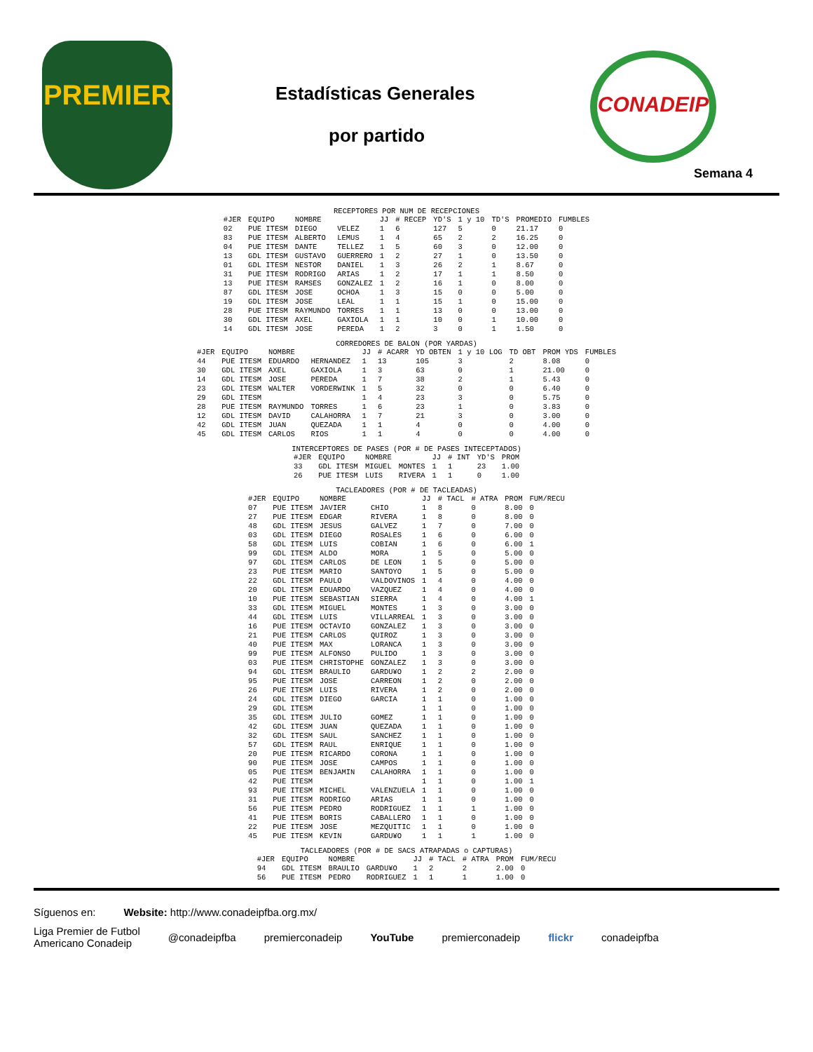PREMIER
Estadísticas Generales
por partido
CONADEIP
Semana 4
RECEPTORES POR NUM DE RECEPCIONES
| #JER | EQUIPO | NOMBRE | | JJ | # RECEP | YD'S | 1 y 10 | TD'S | PROMEDIO | FUMBLES |
| --- | --- | --- | --- | --- | --- | --- | --- | --- | --- | --- |
| 02 | PUE ITESM | DIEGO | VELEZ | 1 | 6 | 127 | 5 | 0 | 21.17 | 0 |
| 83 | PUE ITESM | ALBERTO | LEMUS | 1 | 4 | 65 | 2 | 2 | 16.25 | 0 |
| 04 | PUE ITESM | DANTE | TELLEZ | 1 | 5 | 60 | 3 | 0 | 12.00 | 0 |
| 13 | GDL ITESM | GUSTAVO | GUERRERO | 1 | 2 | 27 | 1 | 0 | 13.50 | 0 |
| 01 | GDL ITESM | NESTOR | DANIEL | 1 | 3 | 26 | 2 | 1 | 8.67 | 0 |
| 31 | PUE ITESM | RODRIGO | ARIAS | 1 | 2 | 17 | 1 | 1 | 8.50 | 0 |
| 13 | PUE ITESM | RAMSES | GONZALEZ | 1 | 2 | 16 | 1 | 0 | 8.00 | 0 |
| 87 | GDL ITESM | JOSE | OCHOA | 1 | 3 | 15 | 0 | 0 | 5.00 | 0 |
| 19 | GDL ITESM | JOSE | LEAL | 1 | 1 | 15 | 1 | 0 | 15.00 | 0 |
| 28 | PUE ITESM | RAYMUNDO | TORRES | 1 | 1 | 13 | 0 | 0 | 13.00 | 0 |
| 30 | GDL ITESM | AXEL | GAXIOLA | 1 | 1 | 10 | 0 | 1 | 10.00 | 0 |
| 14 | GDL ITESM | JOSE | PEREDA | 1 | 2 | 3 | 0 | 1 | 1.50 | 0 |
CORREDORES DE BALON (POR YARDAS)
| #JER | EQUIPO | NOMBRE | | JJ | # ACARR | YD OBTEN | 1 y 10 LOG | TD OBT | PROM YDS | FUMBLES |
| --- | --- | --- | --- | --- | --- | --- | --- | --- | --- | --- |
| 44 | PUE ITESM | EDUARDO | HERNANDEZ | 1 | 13 | 105 | 3 | 2 | 8.08 | 0 |
| 30 | GDL ITESM | AXEL | GAXIOLA | 1 | 3 | 63 | 0 | 1 | 21.00 | 0 |
| 14 | GDL ITESM | JOSE | PEREDA | 1 | 7 | 38 | 2 | 1 | 5.43 | 0 |
| 23 | GDL ITESM | WALTER | VORDERWINK | 1 | 5 | 32 | 0 | 0 | 6.40 | 0 |
| 29 | GDL ITESM | | | 1 | 4 | 23 | 3 | 0 | 5.75 | 0 |
| 28 | PUE ITESM | RAYMUNDO | TORRES | 1 | 6 | 23 | 1 | 0 | 3.83 | 0 |
| 12 | GDL ITESM | DAVID | CALAHORRA | 1 | 7 | 21 | 3 | 0 | 3.00 | 0 |
| 42 | GDL ITESM | JUAN | QUEZADA | 1 | 1 | 4 | 0 | 0 | 4.00 | 0 |
| 45 | GDL ITESM | CARLOS | RIOS | 1 | 1 | 4 | 0 | 0 | 4.00 | 0 |
INTERCEPTORES DE PASES (POR # DE PASES INTECEPTADOS)
| #JER | EQUIPO | NOMBRE | | JJ | # INT | YD'S | PROM |
| --- | --- | --- | --- | --- | --- | --- | --- |
| 33 | GDL ITESM | MIGUEL | MONTES | 1 | 1 | 23 | 1.00 |
| 26 | PUE ITESM | LUIS | RIVERA | 1 | 1 | 0 | 1.00 |
TACLEADORES (POR # DE TACLEADAS)
| #JER | EQUIPO | NOMBRE | | JJ | # TACL | # ATRA | PROM | FUM/RECU |
| --- | --- | --- | --- | --- | --- | --- | --- | --- |
| 07 | PUE ITESM | JAVIER | CHIO | 1 | 8 | 0 | 8.00 | 0 |
| 27 | PUE ITESM | EDGAR | RIVERA | 1 | 8 | 0 | 8.00 | 0 |
| 48 | GDL ITESM | JESUS | GALVEZ | 1 | 7 | 0 | 7.00 | 0 |
| 03 | GDL ITESM | DIEGO | ROSALES | 1 | 6 | 0 | 6.00 | 0 |
| 58 | GDL ITESM | LUIS | COBIAN | 1 | 6 | 0 | 6.00 | 1 |
| 99 | GDL ITESM | ALDO | MORA | 1 | 5 | 0 | 5.00 | 0 |
| 97 | GDL ITESM | CARLOS | DE LEON | 1 | 5 | 0 | 5.00 | 0 |
| 23 | PUE ITESM | MARIO | SANTOYO | 1 | 5 | 0 | 5.00 | 0 |
| 22 | GDL ITESM | PAULO | VALDOVINOS | 1 | 4 | 0 | 4.00 | 0 |
| 20 | GDL ITESM | EDUARDO | VAZQUEZ | 1 | 4 | 0 | 4.00 | 0 |
| 10 | PUE ITESM | SEBASTIAN | SIERRA | 1 | 4 | 0 | 4.00 | 1 |
| 33 | GDL ITESM | MIGUEL | MONTES | 1 | 3 | 0 | 3.00 | 0 |
| 44 | GDL ITESM | LUIS | VILLARREAL | 1 | 3 | 0 | 3.00 | 0 |
| 16 | PUE ITESM | OCTAVIO | GONZALEZ | 1 | 3 | 0 | 3.00 | 0 |
| 21 | PUE ITESM | CARLOS | QUIROZ | 1 | 3 | 0 | 3.00 | 0 |
| 40 | PUE ITESM | MAX | LORANCA | 1 | 3 | 0 | 3.00 | 0 |
| 99 | PUE ITESM | ALFONSO | PULIDO | 1 | 3 | 0 | 3.00 | 0 |
| 03 | PUE ITESM | CHRISTOPHE | GONZALEZ | 1 | 3 | 0 | 3.00 | 0 |
| 94 | GDL ITESM | BRAULIO | GARDU¥O | 1 | 2 | 2 | 2.00 | 0 |
| 95 | PUE ITESM | JOSE | CARREON | 1 | 2 | 0 | 2.00 | 0 |
| 26 | PUE ITESM | LUIS | RIVERA | 1 | 2 | 0 | 2.00 | 0 |
| 24 | GDL ITESM | DIEGO | GARCIA | 1 | 1 | 0 | 1.00 | 0 |
| 29 | GDL ITESM | | | 1 | 1 | 0 | 1.00 | 0 |
| 35 | GDL ITESM | JULIO | GOMEZ | 1 | 1 | 0 | 1.00 | 0 |
| 42 | GDL ITESM | JUAN | QUEZADA | 1 | 1 | 0 | 1.00 | 0 |
| 32 | GDL ITESM | SAUL | SANCHEZ | 1 | 1 | 0 | 1.00 | 0 |
| 57 | GDL ITESM | RAUL | ENRIQUE | 1 | 1 | 0 | 1.00 | 0 |
| 20 | PUE ITESM | RICARDO | CORONA | 1 | 1 | 0 | 1.00 | 0 |
| 90 | PUE ITESM | JOSE | CAMPOS | 1 | 1 | 0 | 1.00 | 0 |
| 05 | PUE ITESM | BENJAMIN | CALAHORRA | 1 | 1 | 0 | 1.00 | 0 |
| 42 | PUE ITESM | | | 1 | 1 | 0 | 1.00 | 1 |
| 93 | PUE ITESM | MICHEL | VALENZUELA | 1 | 1 | 0 | 1.00 | 0 |
| 31 | PUE ITESM | RODRIGO | ARIAS | 1 | 1 | 0 | 1.00 | 0 |
| 56 | PUE ITESM | PEDRO | RODRIGUEZ | 1 | 1 | 1 | 1.00 | 0 |
| 41 | PUE ITESM | BORIS | CABALLERO | 1 | 1 | 0 | 1.00 | 0 |
| 22 | PUE ITESM | JOSE | MEZQUITIC | 1 | 1 | 0 | 1.00 | 0 |
| 45 | PUE ITESM | KEVIN | GARDU¥O | 1 | 1 | 1 | 1.00 | 0 |
TACLEADORES (POR # DE SACS ATRAPADAS o CAPTURAS)
| #JER | EQUIPO | NOMBRE | | JJ | # TACL | # ATRA | PROM | FUM/RECU |
| --- | --- | --- | --- | --- | --- | --- | --- | --- |
| 94 | GDL ITESM | BRAULIO | GARDU¥O | 1 | 2 | 2 | 2.00 | 0 |
| 56 | PUE ITESM | PEDRO | RODRIGUEZ | 1 | 1 | 1 | 1.00 | 0 |
Síguenos en: Website: http://www.conadeipfba.org.mx/
Liga Premier de Futbol
Americano Conadeip @conadeipfba premierconadeip YouTube premierconadeip flickr conadeipfba